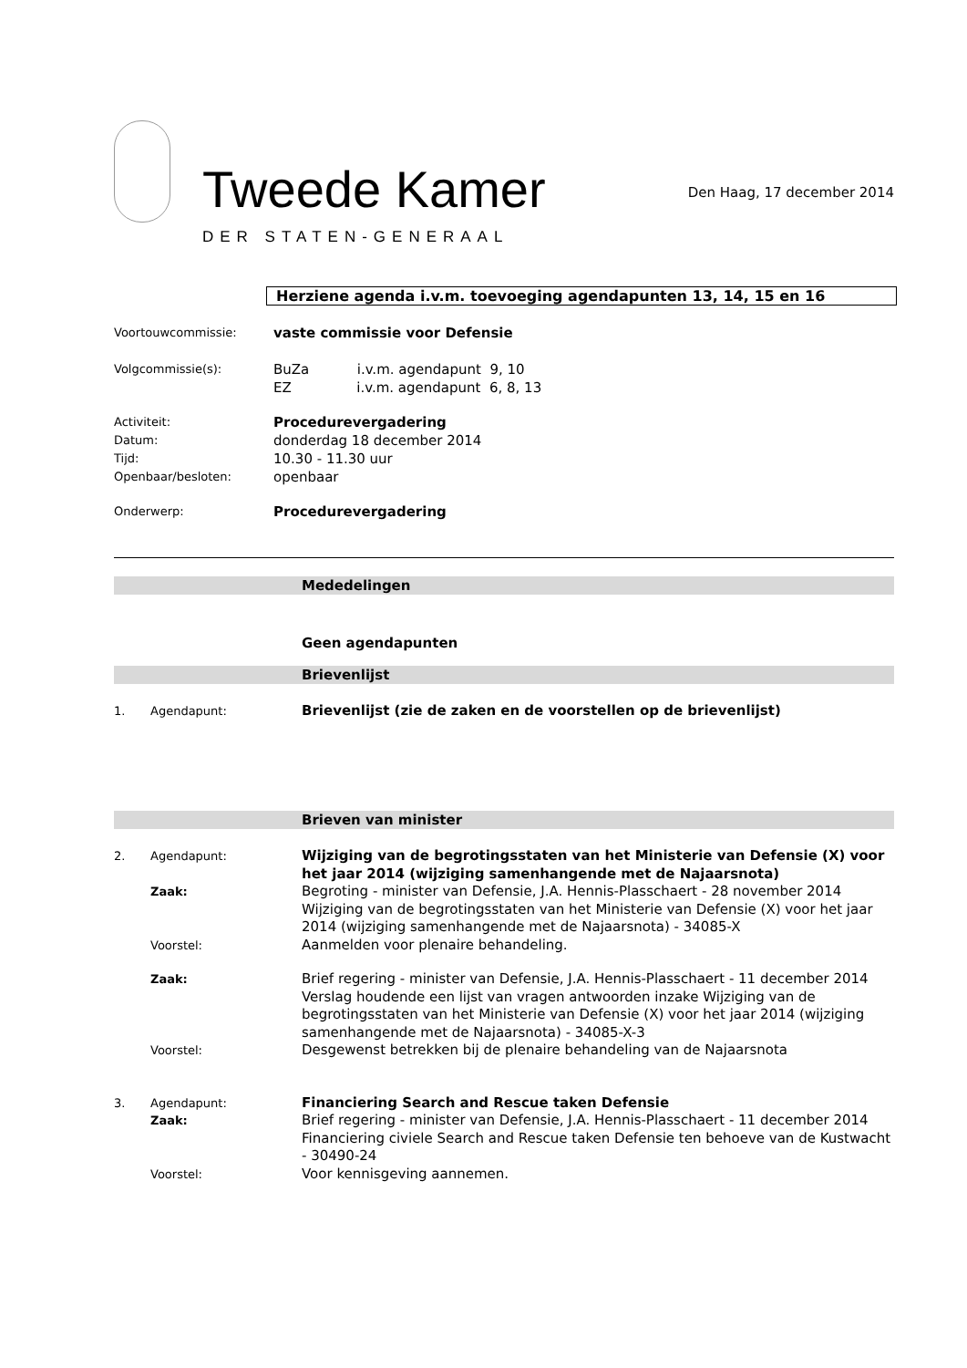Tweede Kamer
DER STATEN-GENERAAL
Den Haag, 17 december 2014
Herziene agenda i.v.m. toevoeging agendapunten 13, 14, 15 en 16
Voortouwcommissie:
vaste commissie voor Defensie
Volgcommissie(s):
BuZa i.v.m. agendapunt 9, 10
EZ i.v.m. agendapunt 6, 8, 13
Activiteit:
Datum:
Tijd:
Openbaar/besloten:
Procedurevergadering
donderdag 18 december 2014
10.30 - 11.30 uur
openbaar
Onderwerp:
Procedurevergadering
Mededelingen
Geen agendapunten
Brievenlijst
1. Agendapunt:
Brievenlijst (zie de zaken en de voorstellen op de brievenlijst)
Brieven van minister
2. Agendapunt:
Wijziging van de begrotingsstaten van het Ministerie van Defensie (X) voor het jaar 2014 (wijziging samenhangende met de Najaarsnota)
Zaak:
Begroting - minister van Defensie, J.A. Hennis-Plasschaert - 28 november 2014
Wijziging van de begrotingsstaten van het Ministerie van Defensie (X) voor het jaar 2014 (wijziging samenhangende met de Najaarsnota) - 34085-X
Voorstel:
Aanmelden voor plenaire behandeling.
Zaak:
Brief regering - minister van Defensie, J.A. Hennis-Plasschaert - 11 december 2014
Verslag houdende een lijst van vragen antwoorden inzake Wijziging van de begrotingsstaten van het Ministerie van Defensie (X) voor het jaar 2014 (wijziging samenhangende met de Najaarsnota) - 34085-X-3
Voorstel:
Desgewenst betrekken bij de plenaire behandeling van de Najaarsnota
3. Agendapunt:
Financiering Search and Rescue taken Defensie
Zaak:
Brief regering - minister van Defensie, J.A. Hennis-Plasschaert - 11 december 2014
Financiering civiele Search and Rescue taken Defensie ten behoeve van de Kustwacht - 30490-24
Voorstel:
Voor kennisgeving aannemen.